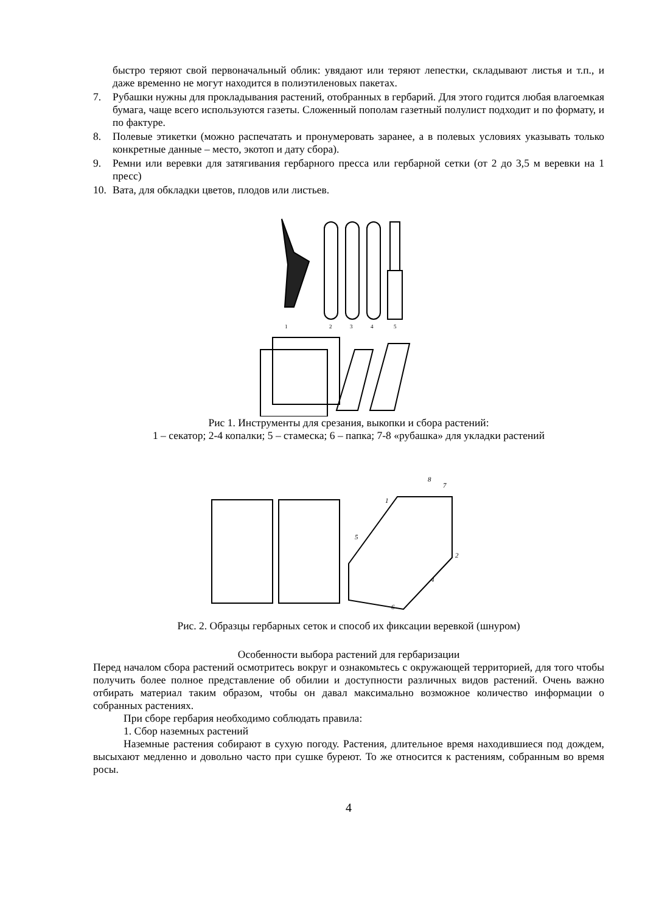быстро теряют свой первоначальный облик: увядают или теряют лепестки, складывают листья и т.п., и даже временно не могут находится в полиэтиленовых пакетах.
7. Рубашки нужны для прокладывания растений, отобранных в гербарий. Для этого годится любая влагоемкая бумага, чаще всего используются газеты. Сложенный пополам газетный полулист подходит и по формату, и по фактуре.
8. Полевые этикетки (можно распечатать и пронумеровать заранее, а в полевых условиях указывать только конкретные данные – место, экотоп и дату сбора).
9. Ремни или веревки для затягивания гербарного пресса или гербарной сетки (от 2 до 3,5 м веревки на 1 пресс)
10. Вата, для обкладки цветов, плодов или листьев.
1
2
3
4
5
Рис 1. Инструменты для срезания, выкопки и сбора растений:
1 – секатор; 2-4 копалки; 5 – стамеска; 6 – папка; 7-8 «рубашка» для укладки растений
8
7
1
5
2
4
6
Рис. 2. Образцы гербарных сеток и способ их фиксации веревкой (шнуром)
Особенности выбора растений для гербаризации
Перед началом сбора растений осмотритесь вокруг и ознакомьтесь с окружающей территорией, для того чтобы получить более полное представление об обилии и доступности различных видов растений. Очень важно отбирать материал таким образом, чтобы он давал максимально возможное количество информации о собранных растениях.
При сборе гербария необходимо соблюдать правила:
1. Сбор наземных растений
Наземные растения собирают в сухую погоду. Растения, длительное время находившиеся под дождем, высыхают медленно и довольно часто при сушке буреют. То же относится к растениям, собранным во время росы.
4